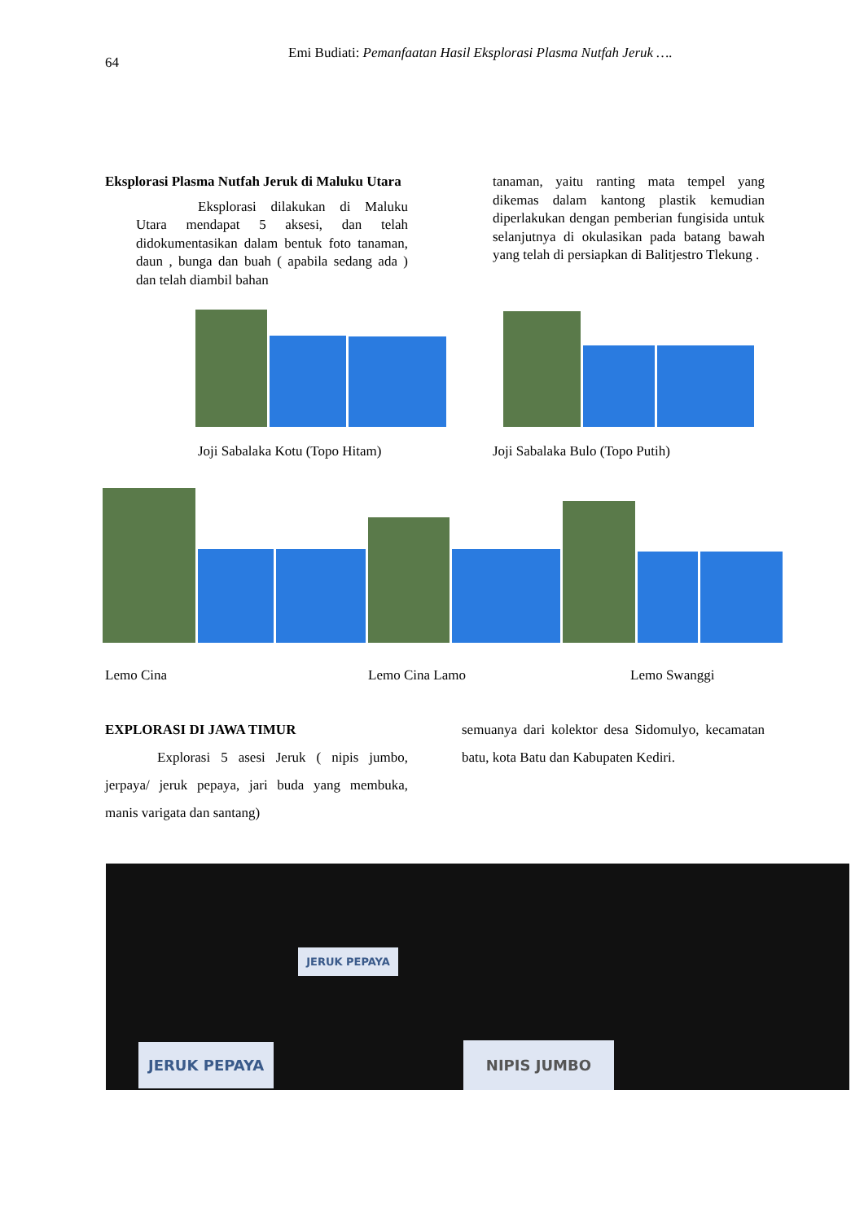64
Emi Budiati: Pemanfaatan Hasil Eksplorasi Plasma Nutfah Jeruk ….
Eksplorasi Plasma Nutfah Jeruk di Maluku Utara
Eksplorasi dilakukan di Maluku Utara mendapat 5 aksesi, dan telah didokumentasikan dalam bentuk foto tanaman, daun , bunga dan buah ( apabila sedang ada ) dan telah diambil bahan
tanaman, yaitu ranting mata tempel yang dikemas dalam kantong plastik kemudian diperlakukan dengan pemberian fungisida untuk selanjutnya di okulasikan pada batang bawah yang telah di persiapkan di Balitjestro Tlekung .
Joji Sabalaka Kotu (Topo Hitam) Joji Sabalaka Bulo (Topo Putih)
Lemo Cina Lemo Cina Lamo Lemo Swanggi
EXPLORASI DI JAWA TIMUR
Explorasi 5 asesi Jeruk ( nipis jumbo, jerpaya/ jeruk pepaya, jari buda yang membuka, manis varigata dan santang)
semuanya dari kolektor desa Sidomulyo, kecamatan batu, kota Batu dan Kabupaten Kediri.
JERUK PEPAYA
JERUK PEPAYA
NIPIS JUMBO